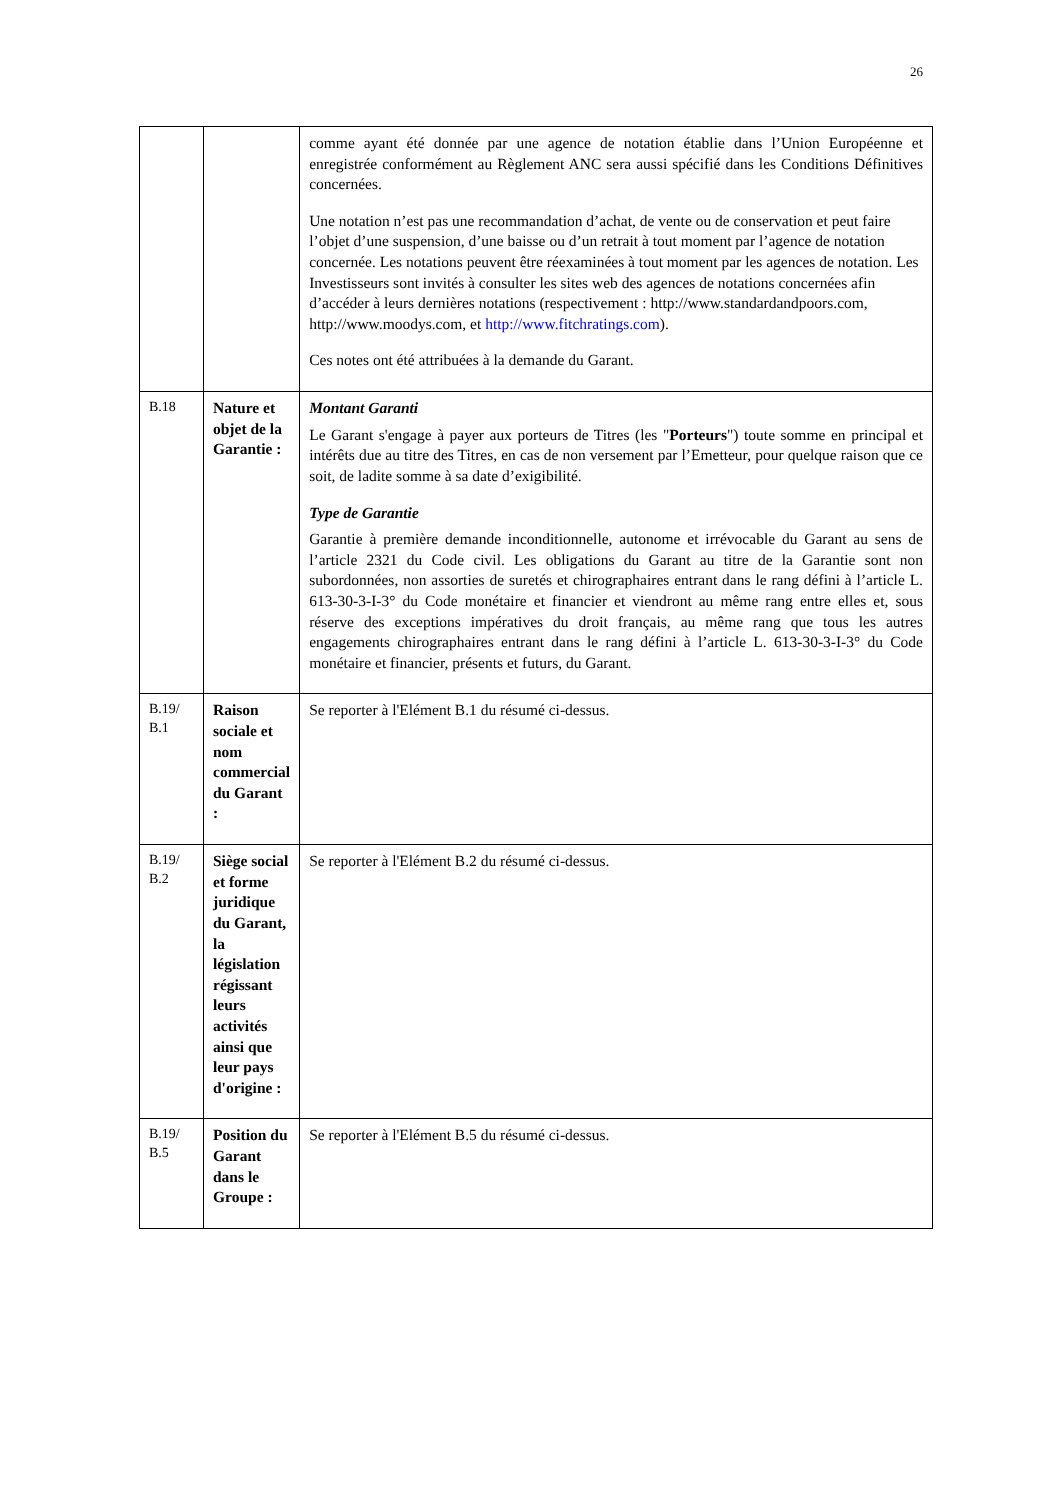26
| | | comme ayant été donnée par une agence de notation établie dans l’Union Européenne et enregistrée conformément au Règlement ANC sera aussi spécifié dans les Conditions Définitives concernées. Une notation n’est pas une recommandation d’achat, de vente ou de conservation et peut faire l’objet d’une suspension, d’une baisse ou d’un retrait à tout moment par l’agence de notation concernée. Les notations peuvent être réexaminées à tout moment par les agences de notation. Les Investisseurs sont invités à consulter les sites web des agences de notations concernées afin d’accéder à leurs dernières notations (respectivement : http://www.standardandpoors.com, http://www.moodys.com, et http://www.fitchratings.com ). Ces notes ont été attribuées à la demande du Garant. |
| B.18 | Nature et objet de la Garantie : | Montant Garanti Le Garant s'engage à payer aux porteurs de Titres (les " Porteurs ") toute somme en principal et intérêts due au titre des Titres, en cas de non versement par l’Emetteur, pour quelque raison que ce soit, de ladite somme à sa date d’exigibilité. Type de Garantie Garantie à première demande inconditionnelle, autonome et irrévocable du Garant au sens de l’article 2321 du Code civil. Les obligations du Garant au titre de la Garantie sont non subordonnées, non assorties de suretés et chirographaires entrant dans le rang défini à l’article L. 613-30-3-I-3° du Code monétaire et financier et viendront au même rang entre elles et, sous réserve des exceptions impératives du droit français, au même rang que tous les autres engagements chirographaires entrant dans le rang défini à l’article L. 613-30-3-I-3° du Code monétaire et financier, présents et futurs, du Garant. |
| B.19/ B.1 | Raison sociale et nom commercial du Garant : | Se reporter à l'Elément B.1 du résumé ci-dessus. |
| B.19/ B.2 | Siège social et forme juridique du Garant, la législation régissant leurs activités ainsi que leur pays d'origine : | Se reporter à l'Elément B.2 du résumé ci-dessus. |
| B.19/ B.5 | Position du Garant dans le Groupe : | Se reporter à l'Elément B.5 du résumé ci-dessus. |